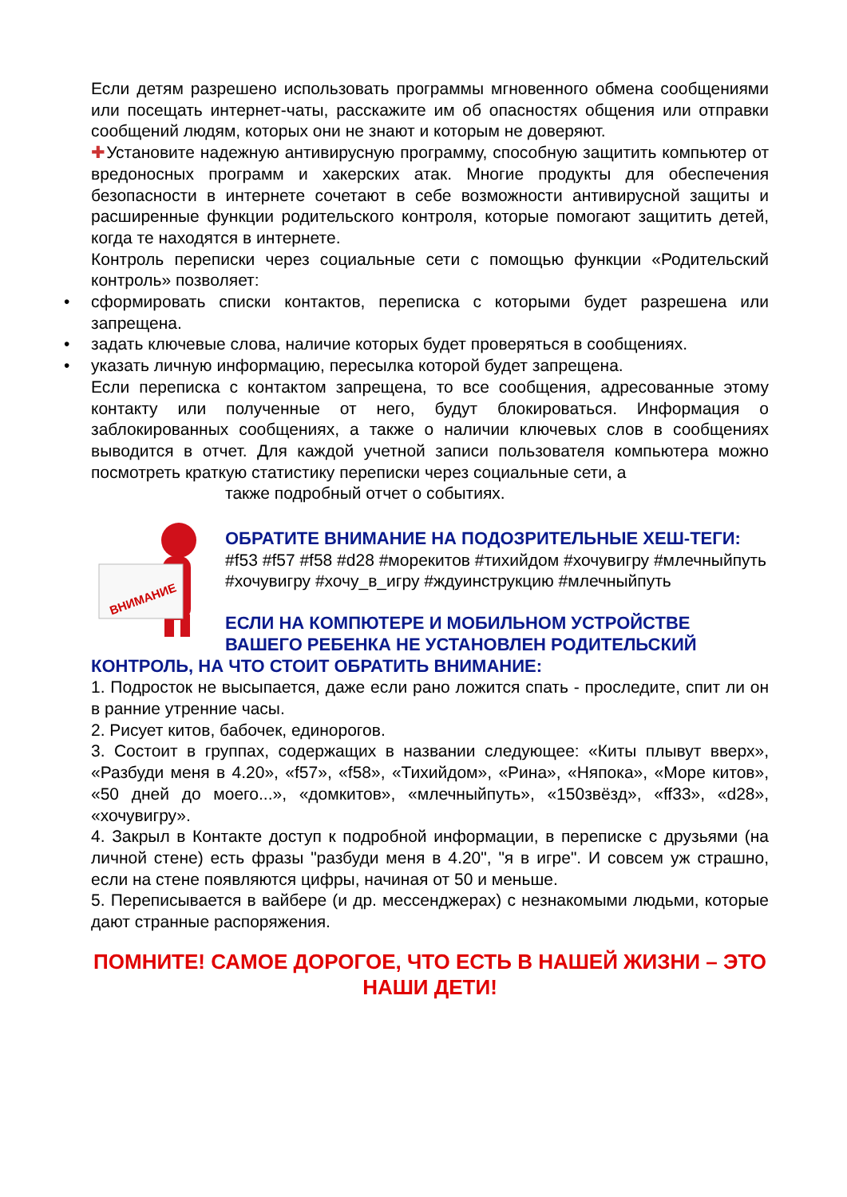Если детям разрешено использовать программы мгновенного обмена сообщениями или посещать интернет-чаты, расскажите им об опасностях общения или отправки сообщений людям, которых они не знают и которым не доверяют.
✚Установите надежную антивирусную программу, способную защитить компьютер от вредоносных программ и хакерских атак. Многие продукты для обеспечения безопасности в интернете сочетают в себе возможности антивирусной защиты и расширенные функции родительского контроля, которые помогают защитить детей, когда те находятся в интернете.
Контроль переписки через социальные сети с помощью функции «Родительский контроль» позволяет:
• сформировать списки контактов, переписка с которыми будет разрешена или запрещена.
• задать ключевые слова, наличие которых будет проверяться в сообщениях.
• указать личную информацию, пересылка которой будет запрещена.
Если переписка с контактом запрещена, то все сообщения, адресованные этому контакту или полученные от него, будут блокироваться. Информация о заблокированных сообщениях, а также о наличии ключевых слов в сообщениях выводится в отчет. Для каждой учетной записи пользователя компьютера можно посмотреть краткую статистику переписки через социальные сети, а
также подробный отчет о событиях.
ВНИМАНИЕ
ОБРАТИТЕ ВНИМАНИЕ НА ПОДОЗРИТЕЛЬНЫЕ ХЕШ-ТЕГИ:
#f53 #f57 #f58 #d28 #морекитов #тихийдом #хочувигру #млечныйпуть #хочувигру #хочу_в_игру #ждуинструкцию #млечныйпуть
ЕСЛИ НА КОМПЮТЕРЕ И МОБИЛЬНОМ УСТРОЙСТВЕ ВАШЕГО РЕБЕНКА НЕ УСТАНОВЛЕН РОДИТЕЛЬСКИЙ
КОНТРОЛЬ, НА ЧТО СТОИТ ОБРАТИТЬ ВНИМАНИЕ:
1. Подросток не высыпается, даже если рано ложится спать - проследите, спит ли он в ранние утренние часы.
2. Рисует китов, бабочек, единорогов.
3. Состоит в группах, содержащих в названии следующее: «Киты плывут вверх», «Разбуди меня в 4.20», «f57», «f58», «Тихийдом», «Рина», «Няпока», «Море китов», «50 дней до моего...», «домкитов», «млечныйпуть», «150звёзд», «ff33», «d28», «хочувигру».
4. Закрыл в Контакте доступ к подробной информации, в переписке с друзьями (на личной стене) есть фразы "разбуди меня в 4.20", "я в игре". И совсем уж страшно, если на стене появляются цифры, начиная от 50 и меньше.
5. Переписывается в вайбере (и др. мессенджерах) с незнакомыми людьми, которые дают странные распоряжения.
ПОМНИТЕ! САМОЕ ДОРОГОЕ, ЧТО ЕСТЬ В НАШЕЙ ЖИЗНИ – ЭТО НАШИ ДЕТИ!